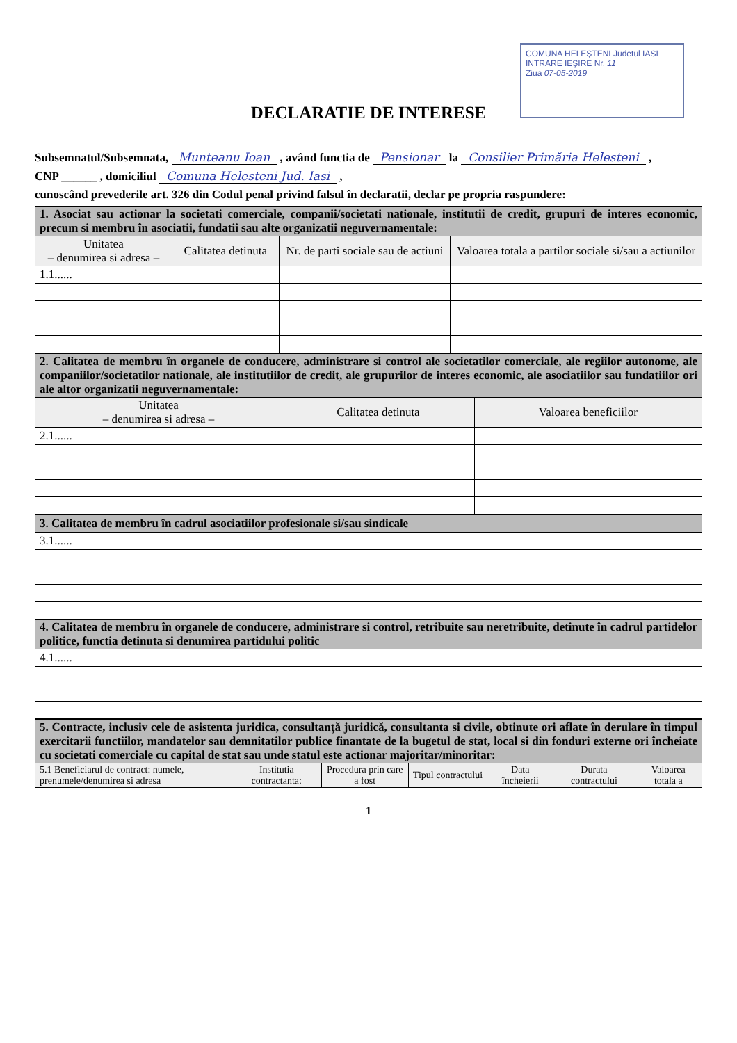COMUNA HELEŞTENI Judetul IASI
INTRARE IEŞIRE Nr. 11
Ziua 07-05-2019
DECLARATIE DE INTERESE
Subsemnatul/Subsemnata, Munteanu Ioan , având functia de Pensionar la Consilier Primăria Helesteni ,
CNP ______ , domiciliul Comuna Helesteni Jud. Iasi ,
cunoscând prevederile art. 326 din Codul penal privind falsul în declaratii, declar pe propria raspundere:
| 1. Asociat sau actionar la societati comerciale, companii/societati nationale, institutii de credit, grupuri de interes economic, precum si membru în asociatii, fundatii sau alte organizatii neguvernamentale: | | | |
| Unitatea – denumirea si adresa – | Calitatea detinuta | Nr. de parti sociale sau de actiuni | Valoarea totala a partilor sociale si/sau a actiunilor |
| 1.1...... | | | |
| 2. Calitatea de membru în organele de conducere, administrare si control ale societatilor comerciale, ale regiilor autonome, ale companiilor/societatilor nationale, ale institutiilor de credit, ale grupurilor de interes economic, ale asociatiilor sau fundatiilor ori ale altor organizatii neguvernamentale: | | |
| Unitatea – denumirea si adresa – | Calitatea detinuta | Valoarea beneficiilor |
| 2.1...... | | |
| 3. Calitatea de membru în cadrul asociatiilor profesionale si/sau sindicale |
| 3.1...... |
| 4. Calitatea de membru în organele de conducere, administrare si control, retribuite sau neretribuite, detinute în cadrul partidelor politice, functia detinuta si denumirea partidului politic |
| 4.1...... |
| 5. Contracte, inclusiv cele de asistenta juridica, consultanţă juridică, consultanta si civile, obtinute ori aflate în derulare în timpul exercitarii functiilor, mandatelor sau demnitatilor publice finantate de la bugetul de stat, local si din fonduri externe ori încheiate cu societati comerciale cu capital de stat sau unde statul este actionar majoritar/minoritar: | | | | | | |
| 5.1 Beneficiarul de contract: numele, prenumele/denumirea si adresa | Institutia contractanta: | Procedura prin care a fost | Tipul contractului | Data încheierii | Durata contractului | Valoarea totala a |
1